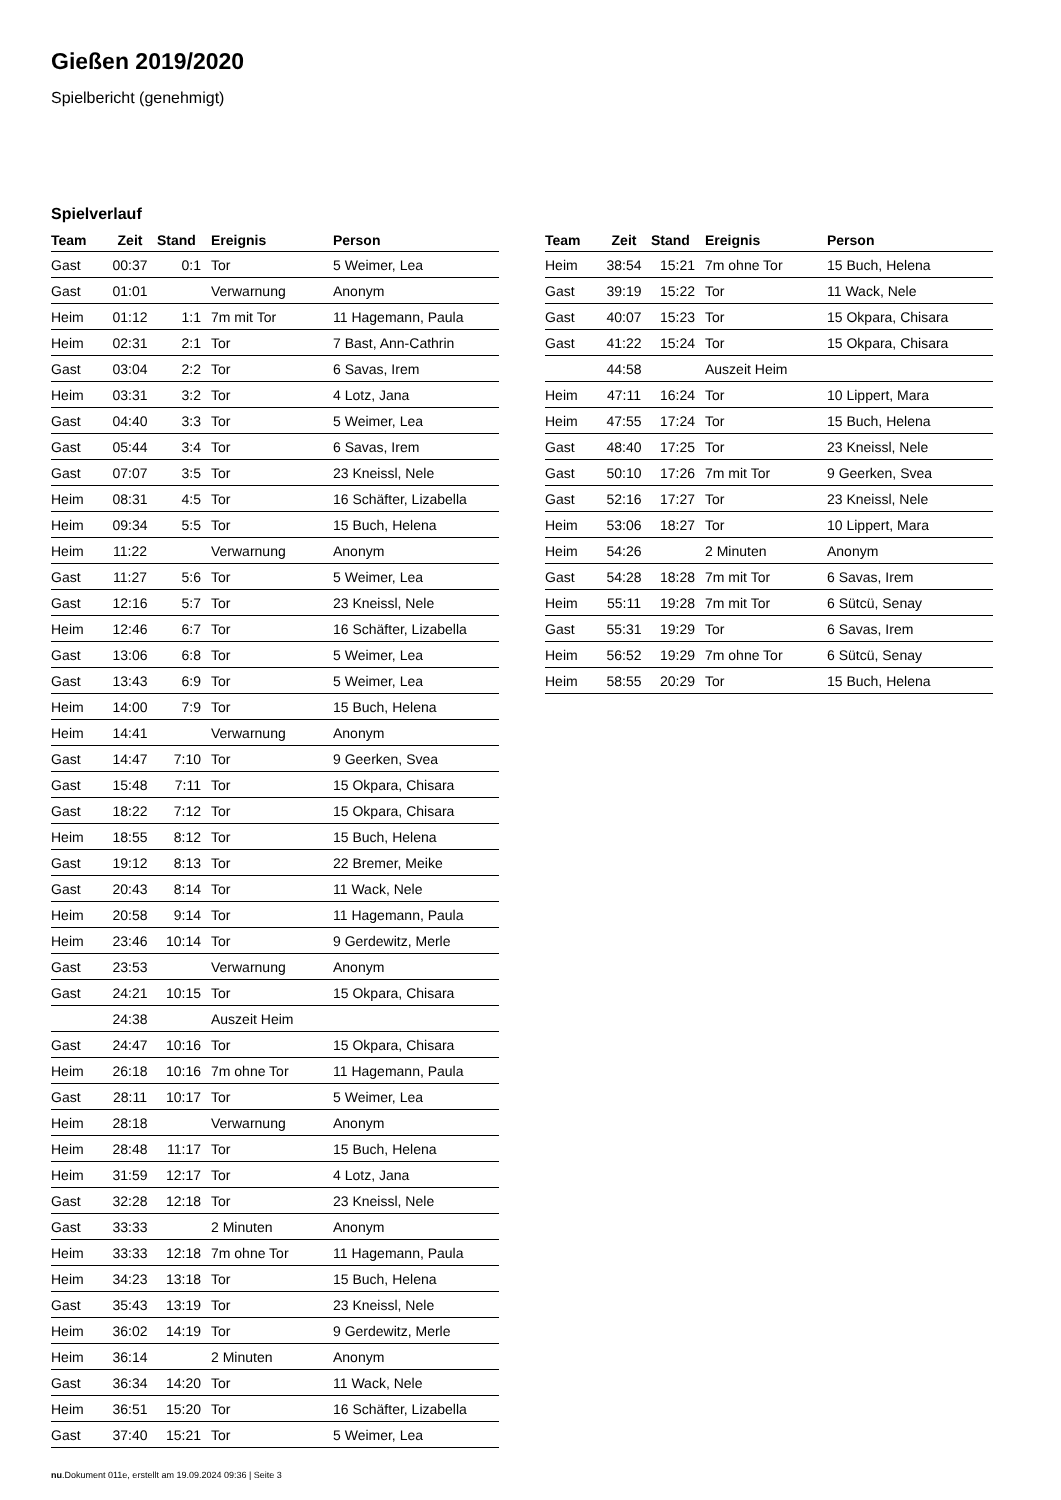Gießen 2019/2020
Spielbericht (genehmigt)
Spielverlauf
| Team | Zeit | Stand | Ereignis | Person |
| --- | --- | --- | --- | --- |
| Gast | 00:37 | 0:1 | Tor | 5 Weimer, Lea |
| Gast | 01:01 | | Verwarnung | Anonym |
| Heim | 01:12 | 1:1 | 7m mit Tor | 11 Hagemann, Paula |
| Heim | 02:31 | 2:1 | Tor | 7 Bast, Ann-Cathrin |
| Gast | 03:04 | 2:2 | Tor | 6 Savas, Irem |
| Heim | 03:31 | 3:2 | Tor | 4 Lotz, Jana |
| Gast | 04:40 | 3:3 | Tor | 5 Weimer, Lea |
| Gast | 05:44 | 3:4 | Tor | 6 Savas, Irem |
| Gast | 07:07 | 3:5 | Tor | 23 Kneissl, Nele |
| Heim | 08:31 | 4:5 | Tor | 16 Schäfter, Lizabella |
| Heim | 09:34 | 5:5 | Tor | 15 Buch, Helena |
| Heim | 11:22 | | Verwarnung | Anonym |
| Gast | 11:27 | 5:6 | Tor | 5 Weimer, Lea |
| Gast | 12:16 | 5:7 | Tor | 23 Kneissl, Nele |
| Heim | 12:46 | 6:7 | Tor | 16 Schäfter, Lizabella |
| Gast | 13:06 | 6:8 | Tor | 5 Weimer, Lea |
| Gast | 13:43 | 6:9 | Tor | 5 Weimer, Lea |
| Heim | 14:00 | 7:9 | Tor | 15 Buch, Helena |
| Heim | 14:41 | | Verwarnung | Anonym |
| Gast | 14:47 | 7:10 | Tor | 9 Geerken, Svea |
| Gast | 15:48 | 7:11 | Tor | 15 Okpara, Chisara |
| Gast | 18:22 | 7:12 | Tor | 15 Okpara, Chisara |
| Heim | 18:55 | 8:12 | Tor | 15 Buch, Helena |
| Gast | 19:12 | 8:13 | Tor | 22 Bremer, Meike |
| Gast | 20:43 | 8:14 | Tor | 11 Wack, Nele |
| Heim | 20:58 | 9:14 | Tor | 11 Hagemann, Paula |
| Heim | 23:46 | 10:14 | Tor | 9 Gerdewitz, Merle |
| Gast | 23:53 | | Verwarnung | Anonym |
| Gast | 24:21 | 10:15 | Tor | 15 Okpara, Chisara |
| | 24:38 | | Auszeit Heim | |
| Gast | 24:47 | 10:16 | Tor | 15 Okpara, Chisara |
| Heim | 26:18 | 10:16 | 7m ohne Tor | 11 Hagemann, Paula |
| Gast | 28:11 | 10:17 | Tor | 5 Weimer, Lea |
| Heim | 28:18 | | Verwarnung | Anonym |
| Heim | 28:48 | 11:17 | Tor | 15 Buch, Helena |
| Heim | 31:59 | 12:17 | Tor | 4 Lotz, Jana |
| Gast | 32:28 | 12:18 | Tor | 23 Kneissl, Nele |
| Gast | 33:33 | | 2 Minuten | Anonym |
| Heim | 33:33 | 12:18 | 7m ohne Tor | 11 Hagemann, Paula |
| Heim | 34:23 | 13:18 | Tor | 15 Buch, Helena |
| Gast | 35:43 | 13:19 | Tor | 23 Kneissl, Nele |
| Heim | 36:02 | 14:19 | Tor | 9 Gerdewitz, Merle |
| Heim | 36:14 | | 2 Minuten | Anonym |
| Gast | 36:34 | 14:20 | Tor | 11 Wack, Nele |
| Heim | 36:51 | 15:20 | Tor | 16 Schäfter, Lizabella |
| Gast | 37:40 | 15:21 | Tor | 5 Weimer, Lea |
| Team | Zeit | Stand | Ereignis | Person |
| --- | --- | --- | --- | --- |
| Heim | 38:54 | 15:21 | 7m ohne Tor | 15 Buch, Helena |
| Gast | 39:19 | 15:22 | Tor | 11 Wack, Nele |
| Gast | 40:07 | 15:23 | Tor | 15 Okpara, Chisara |
| Gast | 41:22 | 15:24 | Tor | 15 Okpara, Chisara |
| | 44:58 | | Auszeit Heim | |
| Heim | 47:11 | 16:24 | Tor | 10 Lippert, Mara |
| Heim | 47:55 | 17:24 | Tor | 15 Buch, Helena |
| Gast | 48:40 | 17:25 | Tor | 23 Kneissl, Nele |
| Gast | 50:10 | 17:26 | 7m mit Tor | 9 Geerken, Svea |
| Gast | 52:16 | 17:27 | Tor | 23 Kneissl, Nele |
| Heim | 53:06 | 18:27 | Tor | 10 Lippert, Mara |
| Heim | 54:26 | | 2 Minuten | Anonym |
| Gast | 54:28 | 18:28 | 7m mit Tor | 6 Savas, Irem |
| Heim | 55:11 | 19:28 | 7m mit Tor | 6 Sütcü, Senay |
| Gast | 55:31 | 19:29 | Tor | 6 Savas, Irem |
| Heim | 56:52 | 19:29 | 7m ohne Tor | 6 Sütcü, Senay |
| Heim | 58:55 | 20:29 | Tor | 15 Buch, Helena |
nu.Dokument 011e, erstellt am 19.09.2024 09:36 | Seite 3